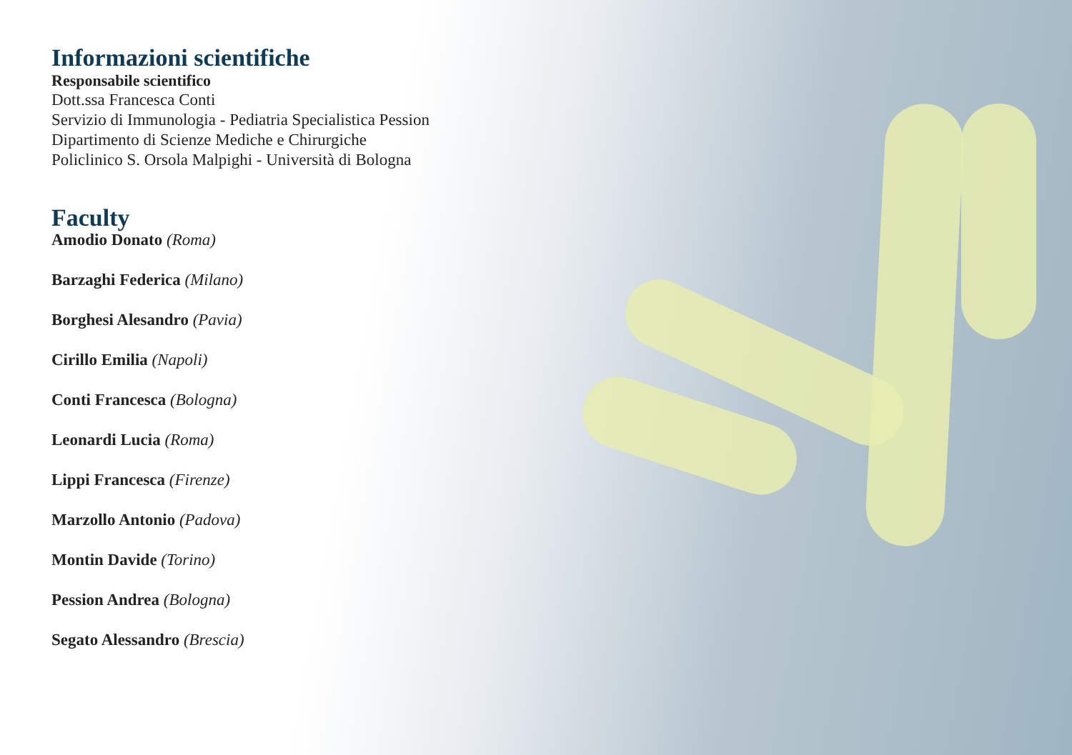Informazioni scientifiche
Responsabile scientifico
Dott.ssa Francesca Conti
Servizio di Immunologia - Pediatria Specialistica Pession
Dipartimento di Scienze Mediche e Chirurgiche
Policlinico S. Orsola Malpighi - Università di Bologna
Faculty
Amodio Donato (Roma)
Barzaghi Federica (Milano)
Borghesi Alesandro (Pavia)
Cirillo Emilia (Napoli)
Conti Francesca (Bologna)
Leonardi Lucia (Roma)
Lippi Francesca (Firenze)
Marzollo Antonio (Padova)
Montin Davide (Torino)
Pession Andrea (Bologna)
Segato Alessandro (Brescia)